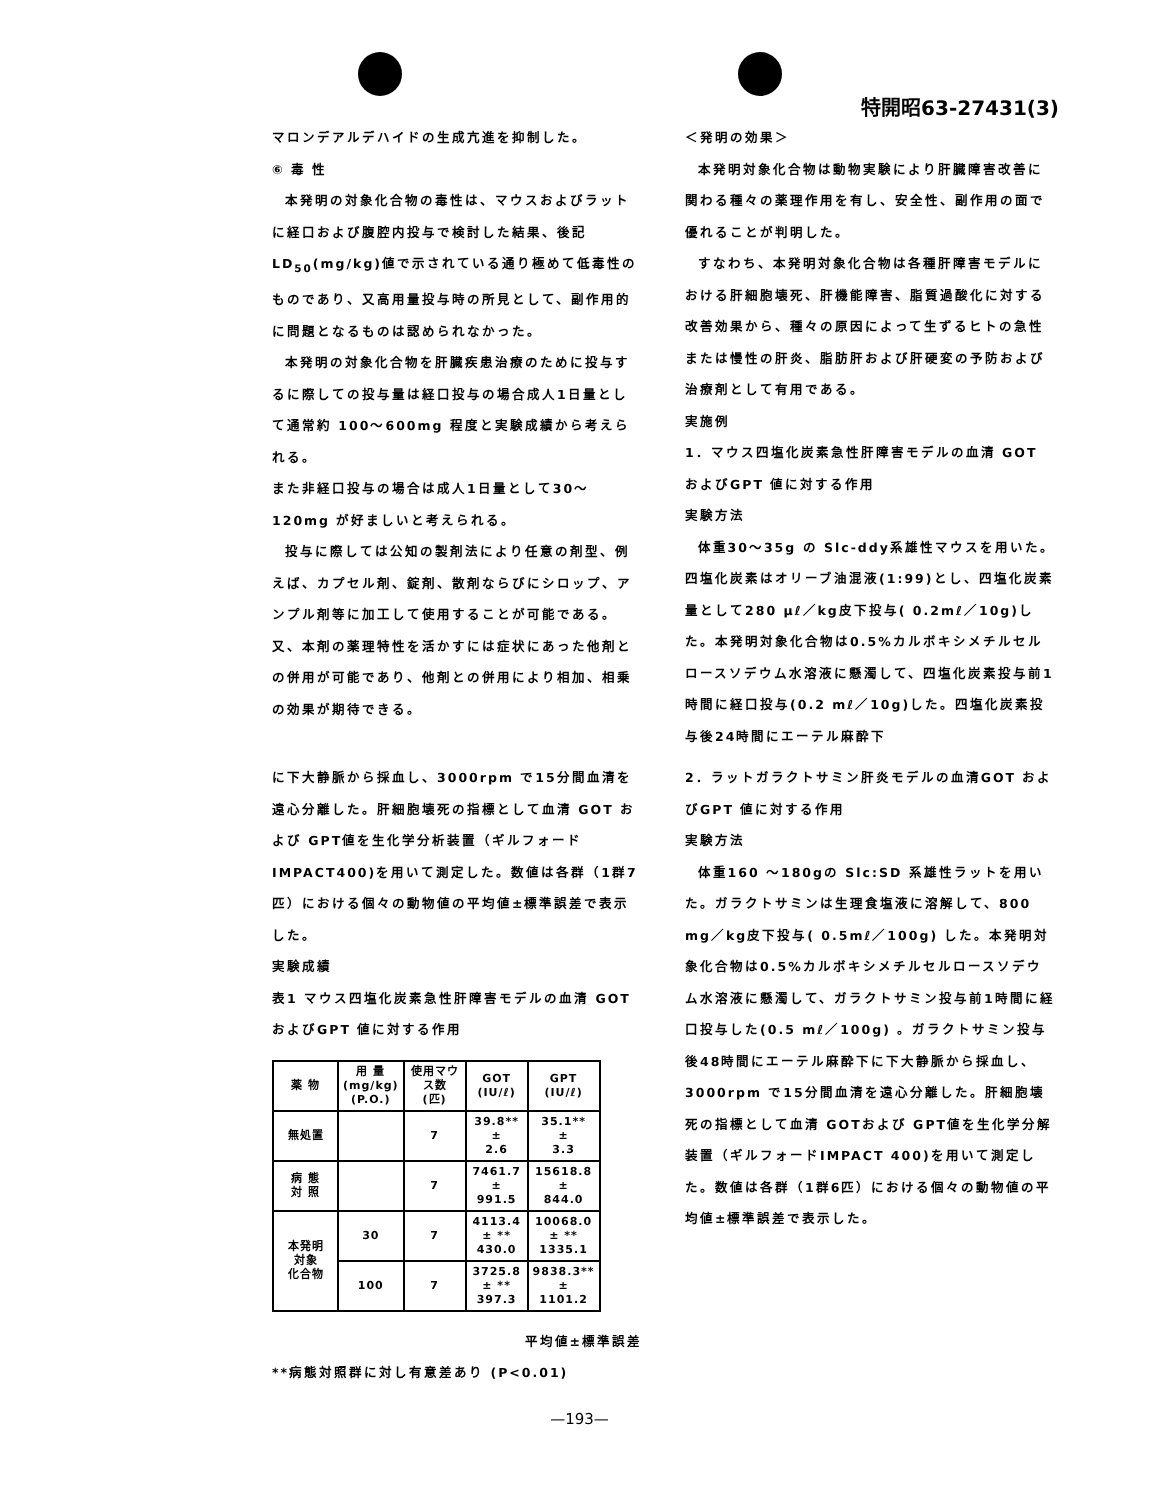特開昭63-27431(3)
マロンデアルデハイドの生成亢進を抑制した。
⑥ 毒 性
本発明の対象化合物の毒性は、マウスおよびラットに経口および腹腔内投与で検討した結果、後記LD<sub>50</sub>(mg/kg)値で示されている通り極めて低毒性のものであり、又高用量投与時の所見として、副作用的に問題となるものは認められなかった。
本発明の対象化合物を肝臓疾患治療のために投与するに際しての投与量は経口投与の場合成人1日量として通常約 100〜600mg 程度と実験成績から考えられる。
また非経口投与の場合は成人1日量として30〜120mg が好ましいと考えられる。
投与に際しては公知の製剤法により任意の剤型、例えば、カプセル剤、錠剤、散剤ならびにシロップ、アンプル剤等に加工して使用することが可能である。
又、本剤の薬理特性を活かすには症状にあった他剤との併用が可能であり、他剤との併用により相加、相乗の効果が期待できる。
＜発明の効果＞
本発明対象化合物は動物実験により肝臓障害改善に関わる種々の薬理作用を有し、安全性、副作用の面で優れることが判明した。
すなわち、本発明対象化合物は各種肝障害モデルにおける肝細胞壊死、肝機能障害、脂質過酸化に対する改善効果から、種々の原因によって生ずるヒトの急性または慢性の肝炎、脂肪肝および肝硬変の予防および治療剤として有用である。
実施例
1．マウス四塩化炭素急性肝障害モデルの血清 GOT およびGPT 値に対する作用
実験方法
体重30〜35g の Slc-ddy系雄性マウスを用いた。四塩化炭素はオリーブ油混液(1:99)とし、四塩化炭素量として280 μℓ／kg皮下投与( 0.2mℓ／10g)した。本発明対象化合物は0.5%カルボキシメチルセルロースソデウム水溶液に懸濁して、四塩化炭素投与前1時間に経口投与(0.2 mℓ／10g)した。四塩化炭素投与後24時間にエーテル麻酔下
に下大静脈から採血し、3000rpm で15分間血清を遠心分離した。肝細胞壊死の指標として血清 GOT および GPT値を生化学分析装置（ギルフォード IMPACT400)を用いて測定した。数値は各群（1群7匹）における個々の動物値の平均値±標準誤差で表示した。
実験成績
表1 マウス四塩化炭素急性肝障害モデルの血清 GOT およびGPT 値に対する作用
| 薬 物 | 用 量 (mg/kg) (P.O.) | 使用マウス数 (匹) | GOT (IU/ℓ) | GPT (IU/ℓ) |
| --- | --- | --- | --- | --- |
| 無処置 | | 7 | 39.8** ± 2.6 | 35.1** ± 3.3 |
| 病 態 対 照 | | 7 | 7461.7 ± 991.5 | 15618.8 ± 844.0 |
| 本発明 対象 化合物 | 30 | 7 | 4113.4 ± ** 430.0 | 10068.0 ± ** 1335.1 |
| | 100 | 7 | 3725.8 ± ** 397.3 | 9838.3** ± 1101.2 |
平均値±標準誤差
**病態対照群に対し有意差あり (P<0.01)
2．ラットガラクトサミン肝炎モデルの血清GOT およびGPT 値に対する作用
実験方法
体重160 〜180gの Slc:SD 系雄性ラットを用いた。ガラクトサミンは生理食塩液に溶解して、800 mg／kg皮下投与( 0.5mℓ／100g) した。本発明対象化合物は0.5%カルボキシメチルセルロースソデウム水溶液に懸濁して、ガラクトサミン投与前1時間に経口投与した(0.5 mℓ／100g) 。ガラクトサミン投与後48時間にエーテル麻酔下に下大静脈から採血し、3000rpm で15分間血清を遠心分離した。肝細胞壊死の指標として血清 GOTおよび GPT値を生化学分解装置（ギルフォードIMPACT 400)を用いて測定した。数値は各群（1群6匹）における個々の動物値の平均値±標準誤差で表示した。
—193—